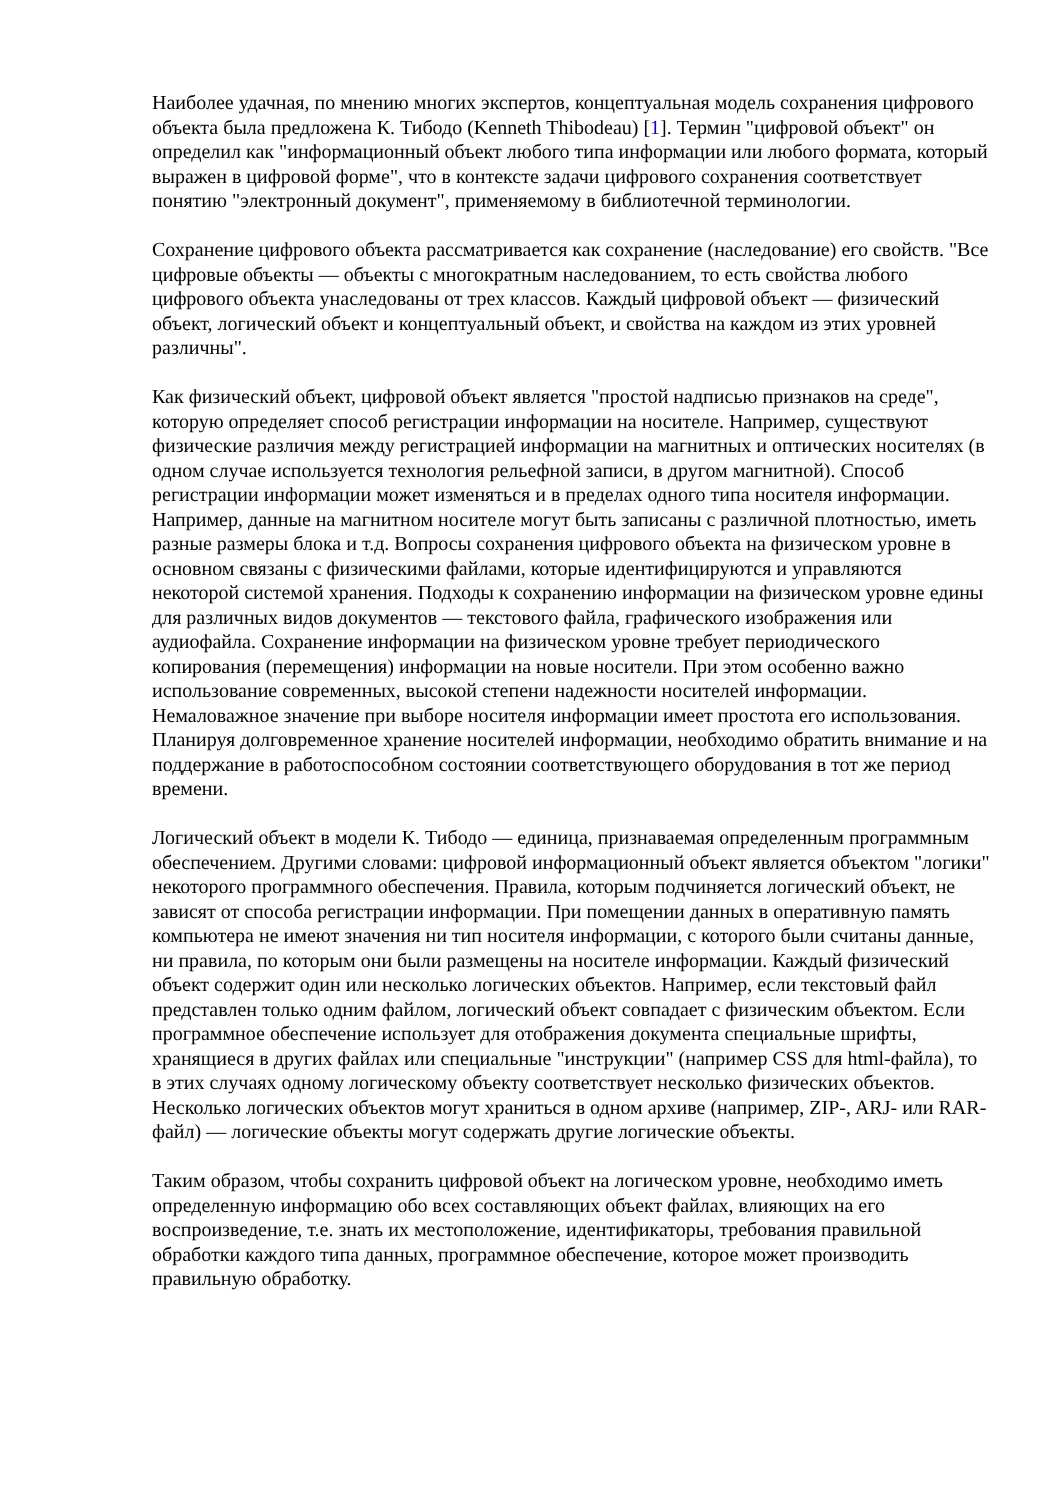Наиболее удачная, по мнению многих экспертов, концептуальная модель сохранения цифрового объекта была предложена К. Тибодо (Kenneth Thibodeau) [1]. Термин "цифровой объект" он определил как "информационный объект любого типа информации или любого формата, который выражен в цифровой форме", что в контексте задачи цифрового сохранения соответствует понятию "электронный документ", применяемому в библиотечной терминологии.
Сохранение цифрового объекта рассматривается как сохранение (наследование) его свойств. "Все цифровые объекты — объекты с многократным наследованием, то есть свойства любого цифрового объекта унаследованы от трех классов. Каждый цифровой объект — физический объект, логический объект и концептуальный объект, и свойства на каждом из этих уровней различны".
Как физический объект, цифровой объект является "простой надписью признаков на среде", которую определяет способ регистрации информации на носителе. Например, существуют физические различия между регистрацией информации на магнитных и оптических носителях (в одном случае используется технология рельефной записи, в другом магнитной). Способ регистрации информации может изменяться и в пределах одного типа носителя информации. Например, данные на магнитном носителе могут быть записаны с различной плотностью, иметь разные размеры блока и т.д. Вопросы сохранения цифрового объекта на физическом уровне в основном связаны с физическими файлами, которые идентифицируются и управляются некоторой системой хранения. Подходы к сохранению информации на физическом уровне едины для различных видов документов — текстового файла, графического изображения или аудиофайла. Сохранение информации на физическом уровне требует периодического копирования (перемещения) информации на новые носители. При этом особенно важно использование современных, высокой степени надежности носителей информации. Немаловажное значение при выборе носителя информации имеет простота его использования. Планируя долговременное хранение носителей информации, необходимо обратить внимание и на поддержание в работоспособном состоянии соответствующего оборудования в тот же период времени.
Логический объект в модели К. Тибодо — единица, признаваемая определенным программным обеспечением. Другими словами: цифровой информационный объект является объектом "логики" некоторого программного обеспечения. Правила, которым подчиняется логический объект, не зависят от способа регистрации информации. При помещении данных в оперативную память компьютера не имеют значения ни тип носителя информации, с которого были считаны данные, ни правила, по которым они были размещены на носителе информации. Каждый физический объект содержит один или несколько логических объектов. Например, если текстовый файл представлен только одним файлом, логический объект совпадает с физическим объектом. Если программное обеспечение использует для отображения документа специальные шрифты, хранящиеся в других файлах или специальные "инструкции" (например CSS для html-файла), то в этих случаях одному логическому объекту соответствует несколько физических объектов. Несколько логических объектов могут храниться в одном архиве (например, ZIP-, ARJ- или RAR-файл) — логические объекты могут содержать другие логические объекты.
Таким образом, чтобы сохранить цифровой объект на логическом уровне, необходимо иметь определенную информацию обо всех составляющих объект файлах, влияющих на его воспроизведение, т.е. знать их местоположение, идентификаторы, требования правильной обработки каждого типа данных, программное обеспечение, которое может производить правильную обработку.